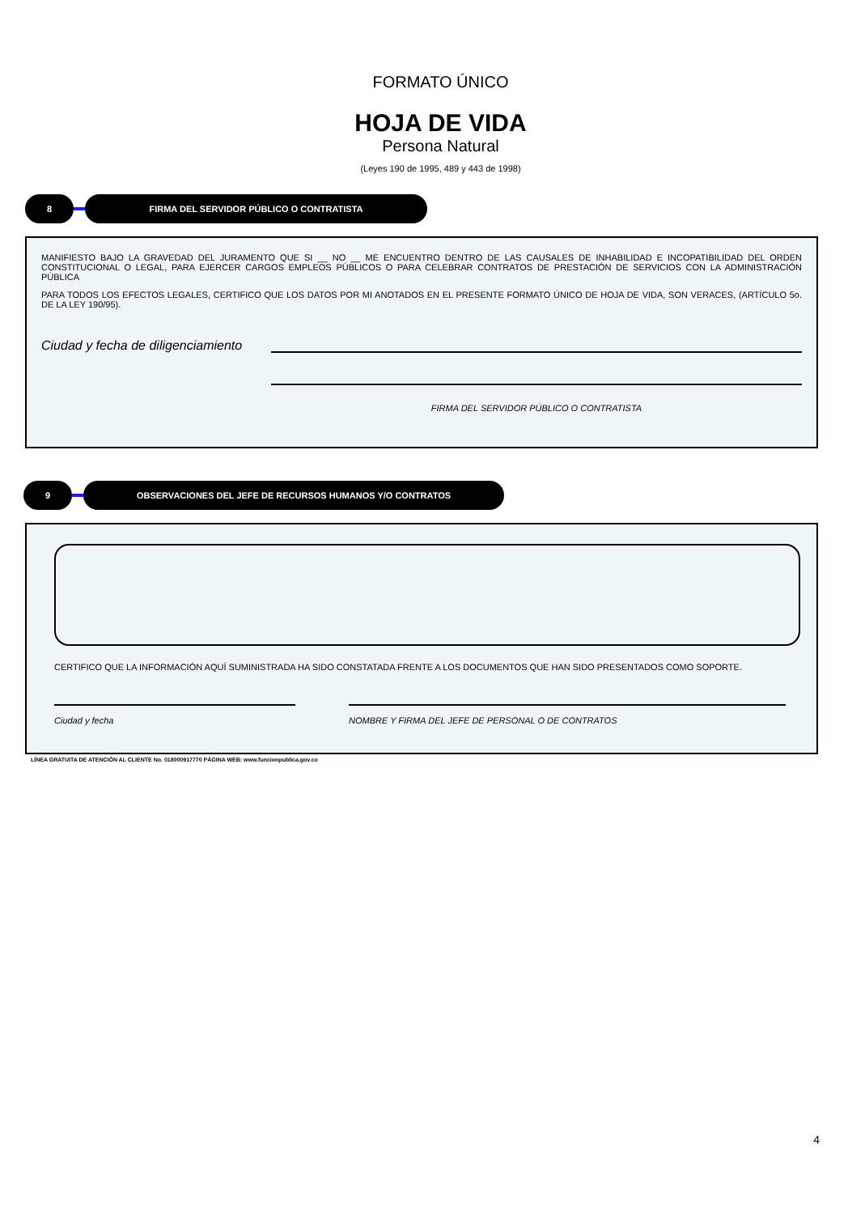FORMATO ÚNICO
HOJA DE VIDA
Persona Natural
(Leyes 190 de 1995, 489 y 443 de 1998)
8 FIRMA DEL SERVIDOR PÚBLICO O CONTRATISTA
MANIFIESTO BAJO LA GRAVEDAD DEL JURAMENTO QUE SI __ NO __ ME ENCUENTRO DENTRO DE LAS CAUSALES DE INHABILIDAD E INCOPATIBILIDAD DEL ORDEN CONSTITUCIONAL O LEGAL, PARA EJERCER CARGOS EMPLEOS PÚBLICOS O PARA CELEBRAR CONTRATOS DE PRESTACIÓN DE SERVICIOS CON LA ADMINISTRACIÓN PÚBLICA
PARA TODOS LOS EFECTOS LEGALES, CERTIFICO QUE LOS DATOS POR MI ANOTADOS EN EL PRESENTE FORMATO ÚNICO DE HOJA DE VIDA, SON VERACES, (ARTÍCULO 5o. DE LA LEY 190/95).
Ciudad y fecha de diligenciamiento
FIRMA DEL SERVIDOR PÚBLICO O CONTRATISTA
9 OBSERVACIONES DEL JEFE DE RECURSOS HUMANOS Y/O CONTRATOS
CERTIFICO QUE LA INFORMACIÓN AQUÍ SUMINISTRADA HA SIDO CONSTATADA FRENTE A LOS DOCUMENTOS QUE HAN SIDO PRESENTADOS COMO SOPORTE.
Ciudad y fecha NOMBRE Y FIRMA DEL JEFE DE PERSONAL O DE CONTRATOS
LÍNEA GRATUITA DE ATENCIÓN AL CLIENTE No. 018000917770 PÁGINA WEB: www.funcionpublica.gov.co
4